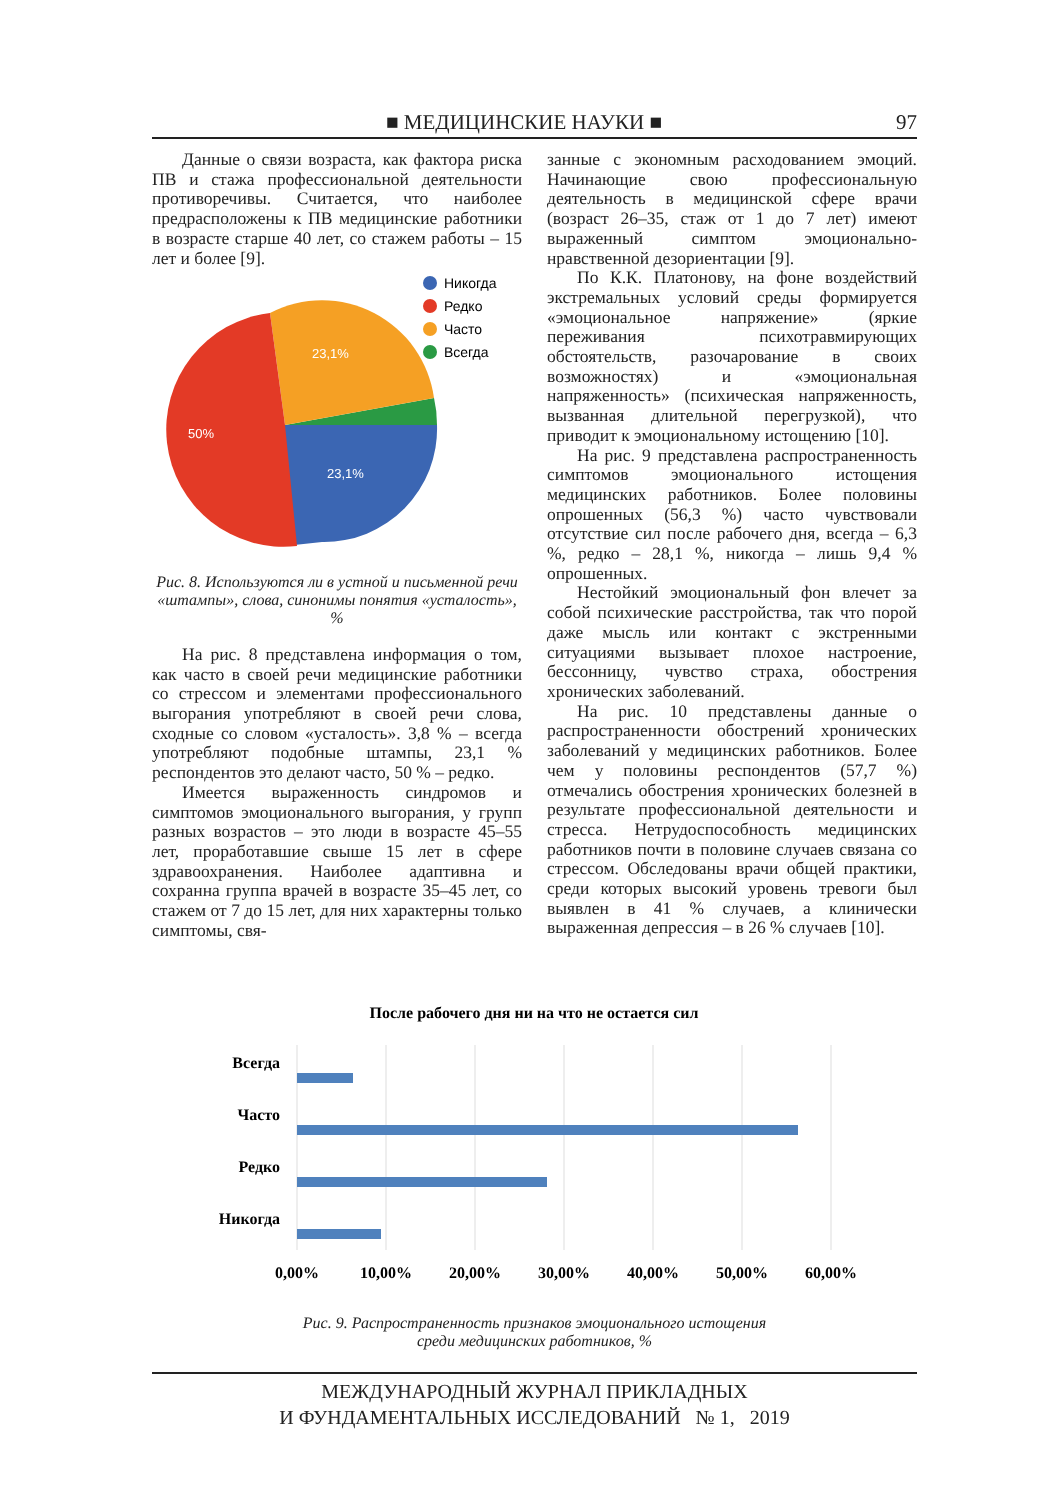■ МЕДИЦИНСКИЕ НАУКИ ■ 97
Данные о связи возраста, как фактора риска ПВ и стажа профессиональной деятельности противоречивы. Считается, что наиболее предрасположены к ПВ медицинские работники в возрасте старше 40 лет, со стажем работы – 15 лет и более [9].
23,1%
50%
23,1%
Никогда
Редко
Часто
Всегда
Рис. 8. Используются ли в устной и письменной речи «штампы», слова, синонимы понятия «усталость», %
На рис. 8 представлена информация о том, как часто в своей речи медицинские работники со стрессом и элементами профессионального выгорания употребляют в своей речи слова, сходные со словом «усталость». 3,8 % – всегда употребляют подобные штампы, 23,1 % респондентов это делают часто, 50 % – редко.
Имеется выраженность синдромов и симптомов эмоционального выгорания, у групп разных возрастов – это люди в возрасте 45–55 лет, проработавшие свыше 15 лет в сфере здравоохранения. Наиболее адаптивна и сохранна группа врачей в возрасте 35–45 лет, со стажем от 7 до 15 лет, для них характерны только симптомы, свя-
занные с экономным расходованием эмоций. Начинающие свою профессиональную деятельность в медицинской сфере врачи (возраст 26–35, стаж от 1 до 7 лет) имеют выраженный симптом эмоционально-нравственной дезориентации [9].
По К.К. Платонову, на фоне воздействий экстремальных условий среды формируется «эмоциональное напряжение» (яркие переживания психотравмирующих обстоятельств, разочарование в своих возможностях) и «эмоциональная напряженность» (психическая напряженность, вызванная длительной перегрузкой), что приводит к эмоциональному истощению [10].
На рис. 9 представлена распространенность симптомов эмоционального истощения медицинских работников. Более половины опрошенных (56,3 %) часто чувствовали отсутствие сил после рабочего дня, всегда – 6,3 %, редко – 28,1 %, никогда – лишь 9,4 % опрошенных.
Нестойкий эмоциональный фон влечет за собой психические расстройства, так что порой даже мысль или контакт с экстренными ситуациями вызывает плохое настроение, бессонницу, чувство страха, обострения хронических заболеваний.
На рис. 10 представлены данные о распространенности обострений хронических заболеваний у медицинских работников. Более чем у половины респондентов (57,7 %) отмечались обострения хронических болезней в результате профессиональной деятельности и стресса. Нетрудоспособность медицинских работников почти в половине случаев связана со стрессом. Обследованы врачи общей практики, среди которых высокий уровень тревоги был выявлен в 41 % случаев, а клинически выраженная депрессия – в 26 % случаев [10].
После рабочего дня ни на что не остается сил
Всегда
Часто
Редко
Никогда
0,00%
10,00%
20,00%
30,00%
40,00%
50,00%
60,00%
Рис. 9. Распространенность признаков эмоционального истощения
среди медицинских работников, %
МЕЖДУНАРОДНЫЙ ЖУРНАЛ ПРИКЛАДНЫХ
И ФУНДАМЕНТАЛЬНЫХ ИССЛЕДОВАНИЙ № 1, 2019